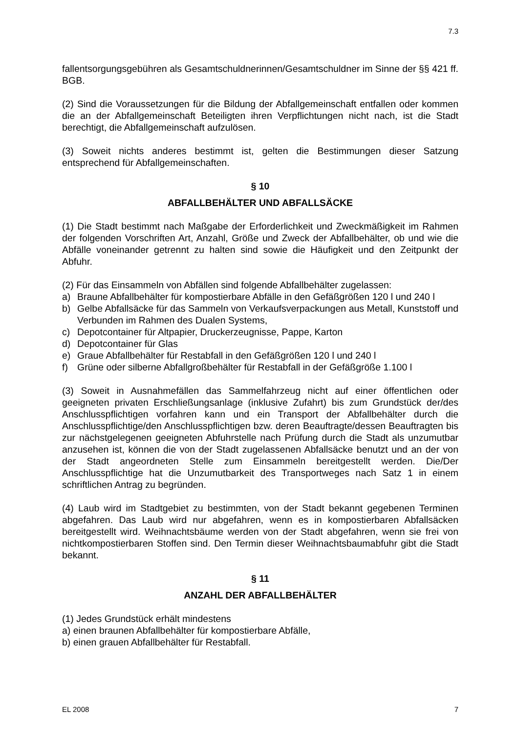7.3
fallentsorgungsgebühren als Gesamtschuldnerinnen/Gesamtschuldner im Sinne der §§ 421 ff. BGB.
(2) Sind die Voraussetzungen für die Bildung der Abfallgemeinschaft entfallen oder kommen die an der Abfallgemeinschaft Beteiligten ihren Verpflichtungen nicht nach, ist die Stadt berechtigt, die Abfallgemeinschaft aufzulösen.
(3) Soweit nichts anderes bestimmt ist, gelten die Bestimmungen dieser Satzung entsprechend für Abfallgemeinschaften.
§ 10
ABFALLBEHÄLTER UND ABFALLSÄCKE
(1) Die Stadt bestimmt nach Maßgabe der Erforderlichkeit und Zweckmäßigkeit im Rahmen der folgenden Vorschriften Art, Anzahl, Größe und Zweck der Abfallbehälter, ob und wie die Abfälle voneinander getrennt zu halten sind sowie die Häufigkeit und den Zeitpunkt der Abfuhr.
(2) Für das Einsammeln von Abfällen sind folgende Abfallbehälter zugelassen:
a) Braune Abfallbehälter für kompostierbare Abfälle in den Gefäßgrößen 120 l und 240 l
b) Gelbe Abfallsäcke für das Sammeln von Verkaufsverpackungen aus Metall, Kunststoff und Verbunden im Rahmen des Dualen Systems,
c) Depotcontainer für Altpapier, Druckerzeugnisse, Pappe, Karton
d) Depotcontainer für Glas
e) Graue Abfallbehälter für Restabfall in den Gefäßgrößen 120 l und 240 l
f) Grüne oder silberne Abfallgroßbehälter für Restabfall in der Gefäßgröße 1.100 l
(3) Soweit in Ausnahmefällen das Sammelfahrzeug nicht auf einer öffentlichen oder geeigneten privaten Erschließungsanlage (inklusive Zufahrt) bis zum Grundstück der/des Anschlusspflichtigen vorfahren kann und ein Transport der Abfallbehälter durch die Anschlusspflichtige/den Anschlusspflichtigen bzw. deren Beauftragte/dessen Beauftragten bis zur nächstgelegenen geeigneten Abfuhrstelle nach Prüfung durch die Stadt als unzumutbar anzusehen ist, können die von der Stadt zugelassenen Abfallsäcke benutzt und an der von der Stadt angeordneten Stelle zum Einsammeln bereitgestellt werden. Die/Der Anschlusspflichtige hat die Unzumutbarkeit des Transportweges nach Satz 1 in einem schriftlichen Antrag zu begründen.
(4) Laub wird im Stadtgebiet zu bestimmten, von der Stadt bekannt gegebenen Terminen abgefahren. Das Laub wird nur abgefahren, wenn es in kompostierbaren Abfallsäcken bereitgestellt wird. Weihnachtsbäume werden von der Stadt abgefahren, wenn sie frei von nichtkompostierbaren Stoffen sind. Den Termin dieser Weihnachtsbaumabfuhr gibt die Stadt bekannt.
§ 11
ANZAHL DER ABFALLBEHÄLTER
(1) Jedes Grundstück erhält mindestens
a) einen braunen Abfallbehälter für kompostierbare Abfälle,
b) einen grauen Abfallbehälter für Restabfall.
EL 2008 7